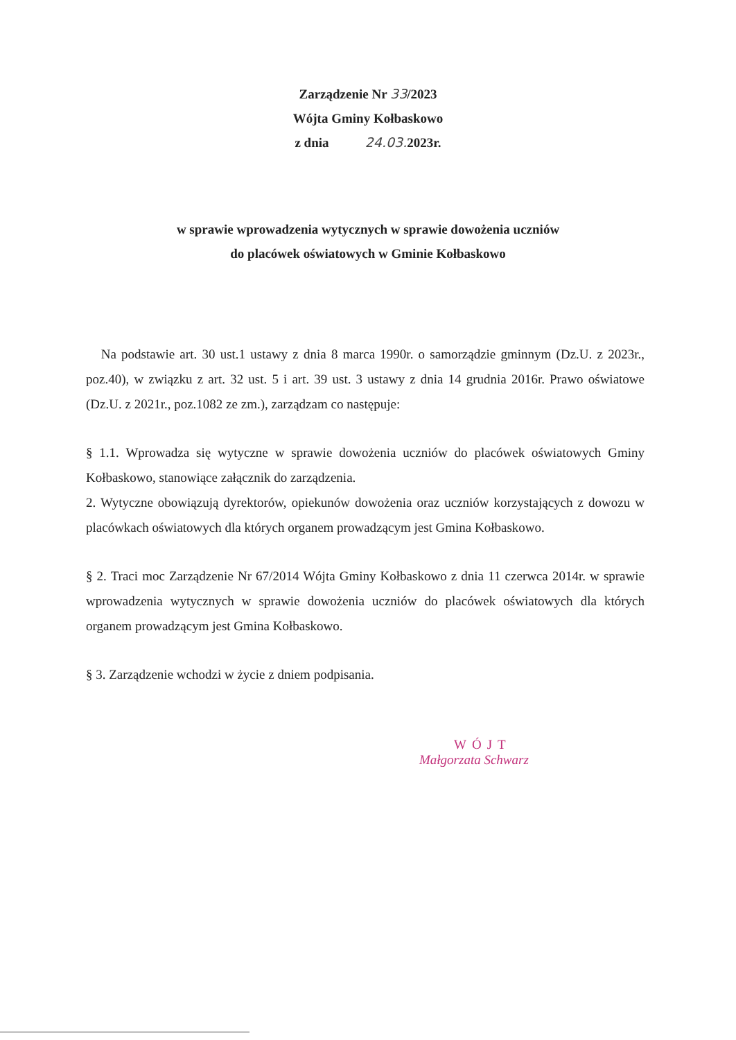Zarządzenie Nr 33/2023
Wójta Gminy Kołbaskowo
z dnia 24.03. 2023r.
w sprawie wprowadzenia wytycznych w sprawie dowożenia uczniów
do placówek oświatowych w Gminie Kołbaskowo
Na podstawie art. 30 ust.1 ustawy z dnia 8 marca 1990r. o samorządzie gminnym (Dz.U. z 2023r., poz.40), w związku z art. 32 ust. 5 i art. 39 ust. 3 ustawy z dnia 14 grudnia 2016r. Prawo oświatowe (Dz.U. z 2021r., poz.1082 ze zm.), zarządzam co następuje:
§ 1.1. Wprowadza się wytyczne w sprawie dowożenia uczniów do placówek oświatowych Gminy Kołbaskowo, stanowiące załącznik do zarządzenia.
2. Wytyczne obowiązują dyrektorów, opiekunów dowożenia oraz uczniów korzystających z dowozu w placówkach oświatowych dla których organem prowadzącym jest Gmina Kołbaskowo.
§ 2. Traci moc Zarządzenie Nr 67/2014 Wójta Gminy Kołbaskowo z dnia 11 czerwca 2014r. w sprawie wprowadzenia wytycznych w sprawie dowożenia uczniów do placówek oświatowych dla których organem prowadzącym jest Gmina Kołbaskowo.
§ 3. Zarządzenie wchodzi w życie z dniem podpisania.
WÓJT
Małgorzata Schwarz